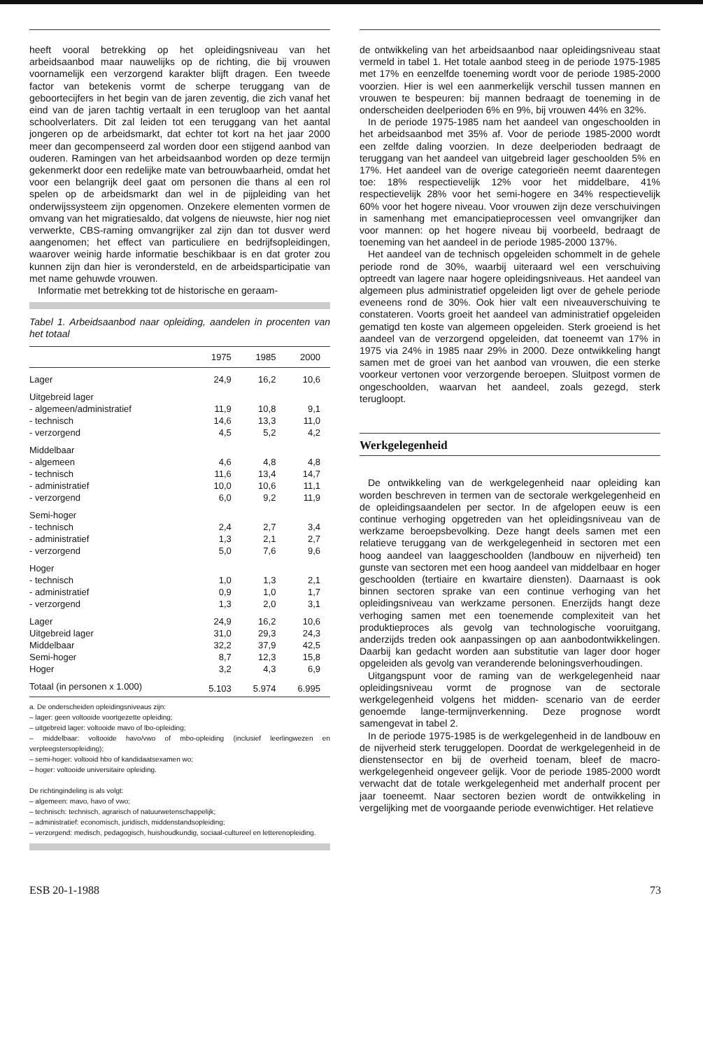heeft vooral betrekking op het opleidingsniveau van het arbeidsaanbod maar nauwelijks op de richting, die bij vrouwen voornamelijk een verzorgend karakter blijft dragen. Een tweede factor van betekenis vormt de scherpe teruggang van de geboortecijfers in het begin van de jaren zeventig, die zich vanaf het eind van de jaren tachtig vertaalt in een terugloop van het aantal schoolverlaters. Dit zal leiden tot een teruggang van het aantal jongeren op de arbeidsmarkt, dat echter tot kort na het jaar 2000 meer dan gecompenseerd zal worden door een stijgend aanbod van ouderen. Ramingen van het arbeidsaanbod worden op deze termijn gekenmerkt door een redelijke mate van betrouwbaarheid, omdat het voor een belangrijk deel gaat om personen die thans al een rol spelen op de arbeidsmarkt dan wel in de pijpleiding van het onderwijssysteem zijn opgenomen. Onzekere elementen vormen de omvang van het migratiesaldo, dat volgens de nieuwste, hier nog niet verwerkte, CBS-raming omvangrijker zal zijn dan tot dusver werd aangenomen; het effect van particuliere en bedrijfsopleidingen, waarover weinig harde informatie beschikbaar is en dat groter zou kunnen zijn dan hier is verondersteld, en de arbeidsparticipatie van met name gehuwde vrouwen.
Informatie met betrekking tot de historische en geraam-
Tabel 1. Arbeidsaanbod naar opleiding, aandelen in procenten van het totaal
| | 1975 | 1985 | 2000 |
| --- | --- | --- | --- |
| Lager | 24,9 | 16,2 | 10,6 |
| Uitgebreid lager | | | |
| - algemeen/administratief | 11,9 | 10,8 | 9,1 |
| - technisch | 14,6 | 13,3 | 11,0 |
| - verzorgend | 4,5 | 5,2 | 4,2 |
| Middelbaar | | | |
| - algemeen | 4,6 | 4,8 | 4,8 |
| - technisch | 11,6 | 13,4 | 14,7 |
| - administratief | 10,0 | 10,6 | 11,1 |
| - verzorgend | 6,0 | 9,2 | 11,9 |
| Semi-hoger | | | |
| - technisch | 2,4 | 2,7 | 3,4 |
| - administratief | 1,3 | 2,1 | 2,7 |
| - verzorgend | 5,0 | 7,6 | 9,6 |
| Hoger | | | |
| - technisch | 1,0 | 1,3 | 2,1 |
| - administratief | 0,9 | 1,0 | 1,7 |
| - verzorgend | 1,3 | 2,0 | 3,1 |
| Lager | 24,9 | 16,2 | 10,6 |
| Uitgebreid lager | 31,0 | 29,3 | 24,3 |
| Middelbaar | 32,2 | 37,9 | 42,5 |
| Semi-hoger | 8,7 | 12,3 | 15,8 |
| Hoger | 3,2 | 4,3 | 6,9 |
| Totaal (in personen x 1.000) | 5.103 | 5.974 | 6.995 |
a. De onderscheiden opleidingsniveaus zijn:
– lager: geen voltooide voortgezette opleiding;
– uitgebreid lager: voltooide mavo of lbo-opleiding;
– middelbaar: voltooide havo/vwo of mbo-opleiding (inclusief leerlingwezen en verpleegstersopleiding);
– semi-hoger: voltooid hbo of kandidaatsexamen wo;
– hoger: voltooide universitaire opleiding.
De richtingindeling is als volgt:
– algemeen: mavo, havo of vwo;
– technisch: technisch, agrarisch of natuurwetenschappelijk;
– administratief: economisch, juridisch, middenstandsopleiding;
– verzorgend: medisch, pedagogisch, huishoudkundig, sociaal-cultureel en letterenopleiding.
de ontwikkeling van het arbeidsaanbod naar opleidingsniveau staat vermeld in tabel 1. Het totale aanbod steeg in de periode 1975-1985 met 17% en eenzelfde toeneming wordt voor de periode 1985-2000 voorzien. Hier is wel een aanmerkelijk verschil tussen mannen en vrouwen te bespeuren: bij mannen bedraagt de toeneming in de onderscheiden deelperioden 6% en 9%, bij vrouwen 44% en 32%.
In de periode 1975-1985 nam het aandeel van ongeschoolden in het arbeidsaanbod met 35% af. Voor de periode 1985-2000 wordt een zelfde daling voorzien. In deze deelperioden bedraagt de teruggang van het aandeel van uitgebreid lager geschoolden 5% en 17%. Het aandeel van de overige categorieën neemt daarentegen toe: 18% respectievelijk 12% voor het middelbare, 41% respectievelijk 28% voor het semi-hogere en 34% respectievelijk 60% voor het hogere niveau. Voor vrouwen zijn deze verschuivingen in samenhang met emancipatieprocessen veel omvangrijker dan voor mannen: op het hogere niveau bij voorbeeld, bedraagt de toeneming van het aandeel in de periode 1985-2000 137%.
Het aandeel van de technisch opgeleiden schommelt in de gehele periode rond de 30%, waarbij uiteraard wel een verschuiving optreedt van lagere naar hogere opleidingsniveaus. Het aandeel van algemeen plus administratief opgeleiden ligt over de gehele periode eveneens rond de 30%. Ook hier valt een niveauverschuiving te constateren. Voorts groeit het aandeel van administratief opgeleiden gematigd ten koste van algemeen opgeleiden. Sterk groeiend is het aandeel van de verzorgend opgeleiden, dat toeneemt van 17% in 1975 via 24% in 1985 naar 29% in 2000. Deze ontwikkeling hangt samen met de groei van het aanbod van vrouwen, die een sterke voorkeur vertonen voor verzorgende beroepen. Sluitpost vormen de ongeschoolden, waarvan het aandeel, zoals gezegd, sterk terugloopt.
Werkgelegenheid
De ontwikkeling van de werkgelegenheid naar opleiding kan worden beschreven in termen van de sectorale werkgelegenheid en de opleidingsaandelen per sector. In de afgelopen eeuw is een continue verhoging opgetreden van het opleidingsniveau van de werkzame beroepsbevolking. Deze hangt deels samen met een relatieve teruggang van de werkgelegenheid in sectoren met een hoog aandeel van laaggeschoolden (landbouw en nijverheid) ten gunste van sectoren met een hoog aandeel van middelbaar en hoger geschoolden (tertiaire en kwartaire diensten). Daarnaast is ook binnen sectoren sprake van een continue verhoging van het opleidingsniveau van werkzame personen. Enerzijds hangt deze verhoging samen met een toenemende complexiteit van het produktieproces als gevolg van technologische vooruitgang, anderzijds treden ook aanpassingen op aan aanbodontwikkelingen. Daarbij kan gedacht worden aan substitutie van lager door hoger opgeleiden als gevolg van veranderende beloningsverhoudingen.
Uitgangspunt voor de raming van de werkgelegenheid naar opleidingsniveau vormt de prognose van de sectorale werkgelegenheid volgens het midden- scenario van de eerder genoemde lange-termijnverkenning. Deze prognose wordt samengevat in tabel 2.
In de periode 1975-1985 is de werkgelegenheid in de landbouw en de nijverheid sterk teruggelopen. Doordat de werkgelegenheid in de dienstensector en bij de overheid toenam, bleef de macro-werkgelegenheid ongeveer gelijk. Voor de periode 1985-2000 wordt verwacht dat de totale werkgelegenheid met anderhalf procent per jaar toeneemt. Naar sectoren bezien wordt de ontwikkeling in vergelijking met de voorgaande periode evenwichtiger. Het relatieve
ESB 20-1-1988 73